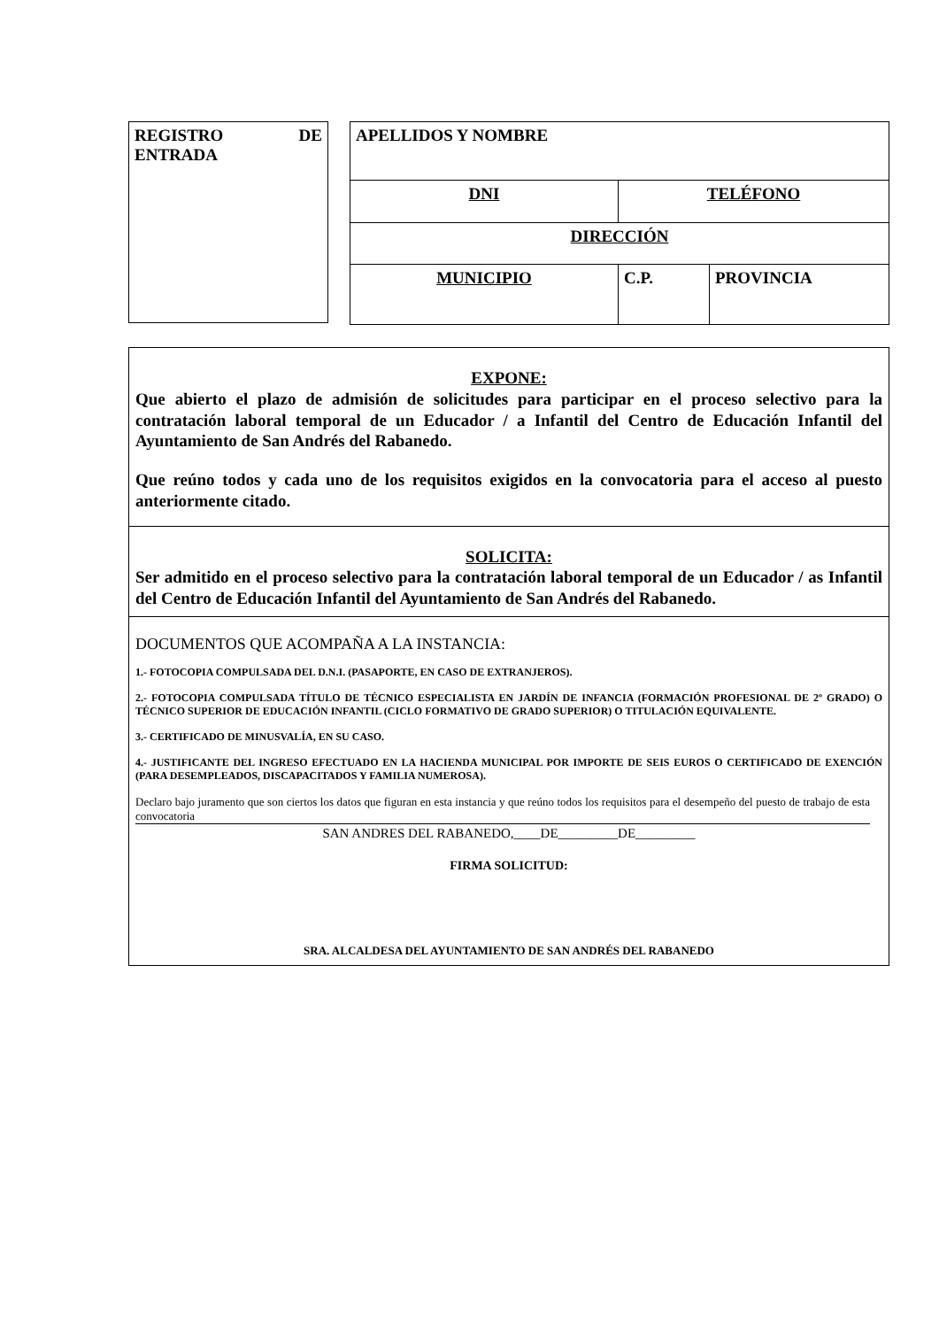REGISTRO DE ENTRADA
| APELLIDOS Y NOMBRE | | |
| DNI | TELÉFONO | |
| DIRECCIÓN | | |
| MUNICIPIO | C.P. | PROVINCIA |
EXPONE:
Que abierto el plazo de admisión de solicitudes para participar en el proceso selectivo para la contratación laboral temporal de un Educador / a Infantil del Centro de Educación Infantil del Ayuntamiento de San Andrés del Rabanedo.
Que reúno todos y cada uno de los requisitos exigidos en la convocatoria para el acceso al puesto anteriormente citado.
SOLICITA:
Ser admitido en el proceso selectivo para la contratación laboral temporal de un Educador / as Infantil del Centro de Educación Infantil del Ayuntamiento de San Andrés del Rabanedo.
DOCUMENTOS QUE ACOMPAÑA A LA INSTANCIA:
1.- FOTOCOPIA COMPULSADA DEL D.N.I. (PASAPORTE, EN CASO DE EXTRANJEROS).
2.- FOTOCOPIA COMPULSADA TÍTULO DE TÉCNICO ESPECIALISTA EN JARDÍN DE INFANCIA (FORMACIÓN PROFESIONAL DE 2º GRADO) O TÉCNICO SUPERIOR DE EDUCACIÓN INFANTIL (CICLO FORMATIVO DE GRADO SUPERIOR) O TITULACIÓN EQUIVALENTE.
3.- CERTIFICADO DE MINUSVALÍA, EN SU CASO.
4.- JUSTIFICANTE DEL INGRESO EFECTUADO EN LA HACIENDA MUNICIPAL POR IMPORTE DE SEIS EUROS O CERTIFICADO DE EXENCIÓN (PARA DESEMPLEADOS, DISCAPACITADOS Y FAMILIA NUMEROSA).
Declaro bajo juramento que son ciertos los datos que figuran en esta instancia y que reúno todos los requisitos para el desempeño del puesto de trabajo de esta convocatoria
SAN ANDRES DEL RABANEDO,____DE_________DE_________
FIRMA SOLICITUD:
SRA. ALCALDESA DEL AYUNTAMIENTO DE SAN ANDRÉS DEL RABANEDO